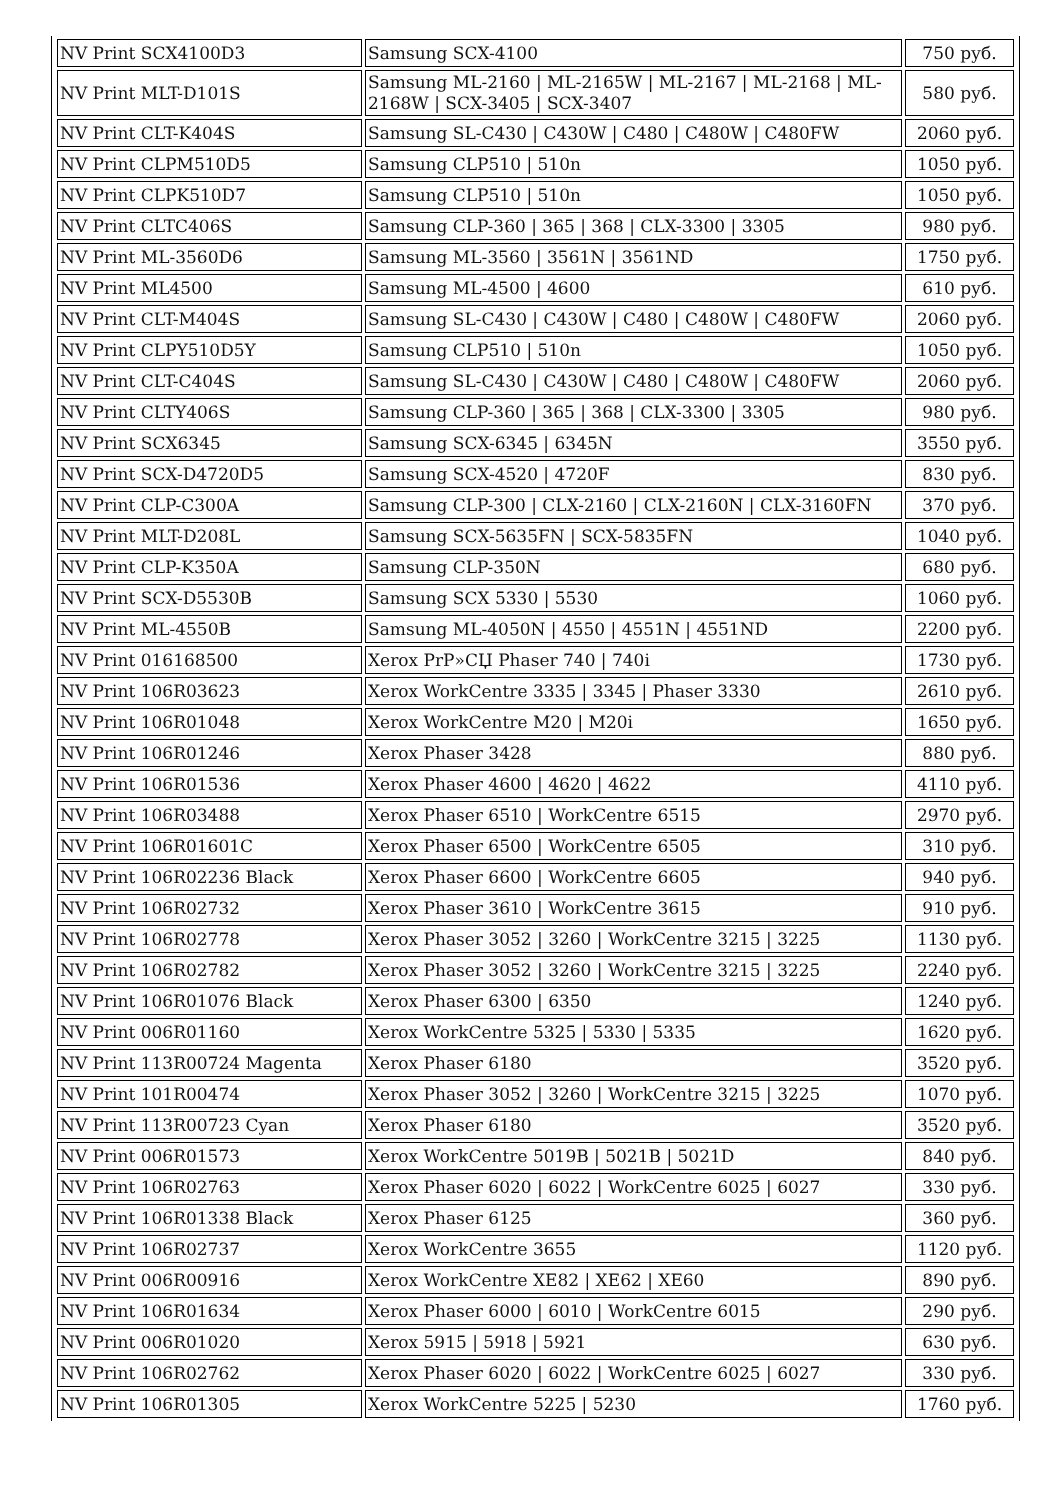| NV Print SCX4100D3 | Samsung SCX-4100 | 750 руб. |
| NV Print MLT-D101S | Samsung ML-2160 / ML-2165W / ML-2167 / ML-2168 / ML-2168W / SCX-3405 / SCX-3407 | 580 руб. |
| NV Print CLT-K404S | Samsung SL-C430 / C430W / C480 / C480W / C480FW | 2060 руб. |
| NV Print CLPM510D5 | Samsung CLP510 / 510n | 1050 руб. |
| NV Print CLPK510D7 | Samsung CLP510 / 510n | 1050 руб. |
| NV Print CLTC406S | Samsung CLP-360 / 365 / 368 / CLX-3300 / 3305 | 980 руб. |
| NV Print ML-3560D6 | Samsung ML-3560 / 3561N / 3561ND | 1750 руб. |
| NV Print ML4500 | Samsung ML-4500 / 4600 | 610 руб. |
| NV Print CLT-M404S | Samsung SL-C430 / C430W / C480 / C480W / C480FW | 2060 руб. |
| NV Print CLPY510D5Y | Samsung CLP510 / 510n | 1050 руб. |
| NV Print CLT-C404S | Samsung SL-C430 / C430W / C480 / C480W / C480FW | 2060 руб. |
| NV Print CLTY406S | Samsung CLP-360 / 365 / 368 / CLX-3300 / 3305 | 980 руб. |
| NV Print SCX6345 | Samsung SCX-6345 / 6345N | 3550 руб. |
| NV Print SCX-D4720D5 | Samsung SCX-4520 / 4720F | 830 руб. |
| NV Print CLP-C300A | Samsung CLP-300 / CLX-2160 / CLX-2160N / CLX-3160FN | 370 руб. |
| NV Print MLT-D208L | Samsung SCX-5635FN / SCX-5835FN | 1040 руб. |
| NV Print CLP-K350A | Samsung CLP-350N | 680 руб. |
| NV Print SCX-D5530B | Samsung SCX 5330 / 5530 | 1060 руб. |
| NV Print ML-4550B | Samsung ML-4050N / 4550 / 4551N / 4551ND | 2200 руб. |
| NV Print 016168500 | Xerox PrP»СЏ Phaser 740 / 740i | 1730 руб. |
| NV Print 106R03623 | Xerox WorkCentre 3335 / 3345 / Phaser 3330 | 2610 руб. |
| NV Print 106R01048 | Xerox WorkCentre M20 / M20i | 1650 руб. |
| NV Print 106R01246 | Xerox Phaser 3428 | 880 руб. |
| NV Print 106R01536 | Xerox Phaser 4600 / 4620 / 4622 | 4110 руб. |
| NV Print 106R03488 | Xerox Phaser 6510 / WorkCentre 6515 | 2970 руб. |
| NV Print 106R01601C | Xerox Phaser 6500 / WorkCentre 6505 | 310 руб. |
| NV Print 106R02236 Black | Xerox Phaser 6600 / WorkCentre 6605 | 940 руб. |
| NV Print 106R02732 | Xerox Phaser 3610 / WorkCentre 3615 | 910 руб. |
| NV Print 106R02778 | Xerox Phaser 3052 / 3260 / WorkCentre 3215 / 3225 | 1130 руб. |
| NV Print 106R02782 | Xerox Phaser 3052 / 3260 / WorkCentre 3215 / 3225 | 2240 руб. |
| NV Print 106R01076 Black | Xerox Phaser 6300 / 6350 | 1240 руб. |
| NV Print 006R01160 | Xerox WorkCentre 5325 / 5330 / 5335 | 1620 руб. |
| NV Print 113R00724 Magenta | Xerox Phaser 6180 | 3520 руб. |
| NV Print 101R00474 | Xerox Phaser 3052 / 3260 / WorkCentre 3215 / 3225 | 1070 руб. |
| NV Print 113R00723 Cyan | Xerox Phaser 6180 | 3520 руб. |
| NV Print 006R01573 | Xerox WorkCentre 5019B / 5021B / 5021D | 840 руб. |
| NV Print 106R02763 | Xerox Phaser 6020 / 6022 / WorkCentre 6025 / 6027 | 330 руб. |
| NV Print 106R01338 Black | Xerox Phaser 6125 | 360 руб. |
| NV Print 106R02737 | Xerox WorkCentre 3655 | 1120 руб. |
| NV Print 006R00916 | Xerox WorkCentre XE82 / XE62 / XE60 | 890 руб. |
| NV Print 106R01634 | Xerox Phaser 6000 / 6010 / WorkCentre 6015 | 290 руб. |
| NV Print 006R01020 | Xerox 5915 / 5918 / 5921 | 630 руб. |
| NV Print 106R02762 | Xerox Phaser 6020 / 6022 / WorkCentre 6025 / 6027 | 330 руб. |
| NV Print 106R01305 | Xerox WorkCentre 5225 / 5230 | 1760 руб. |